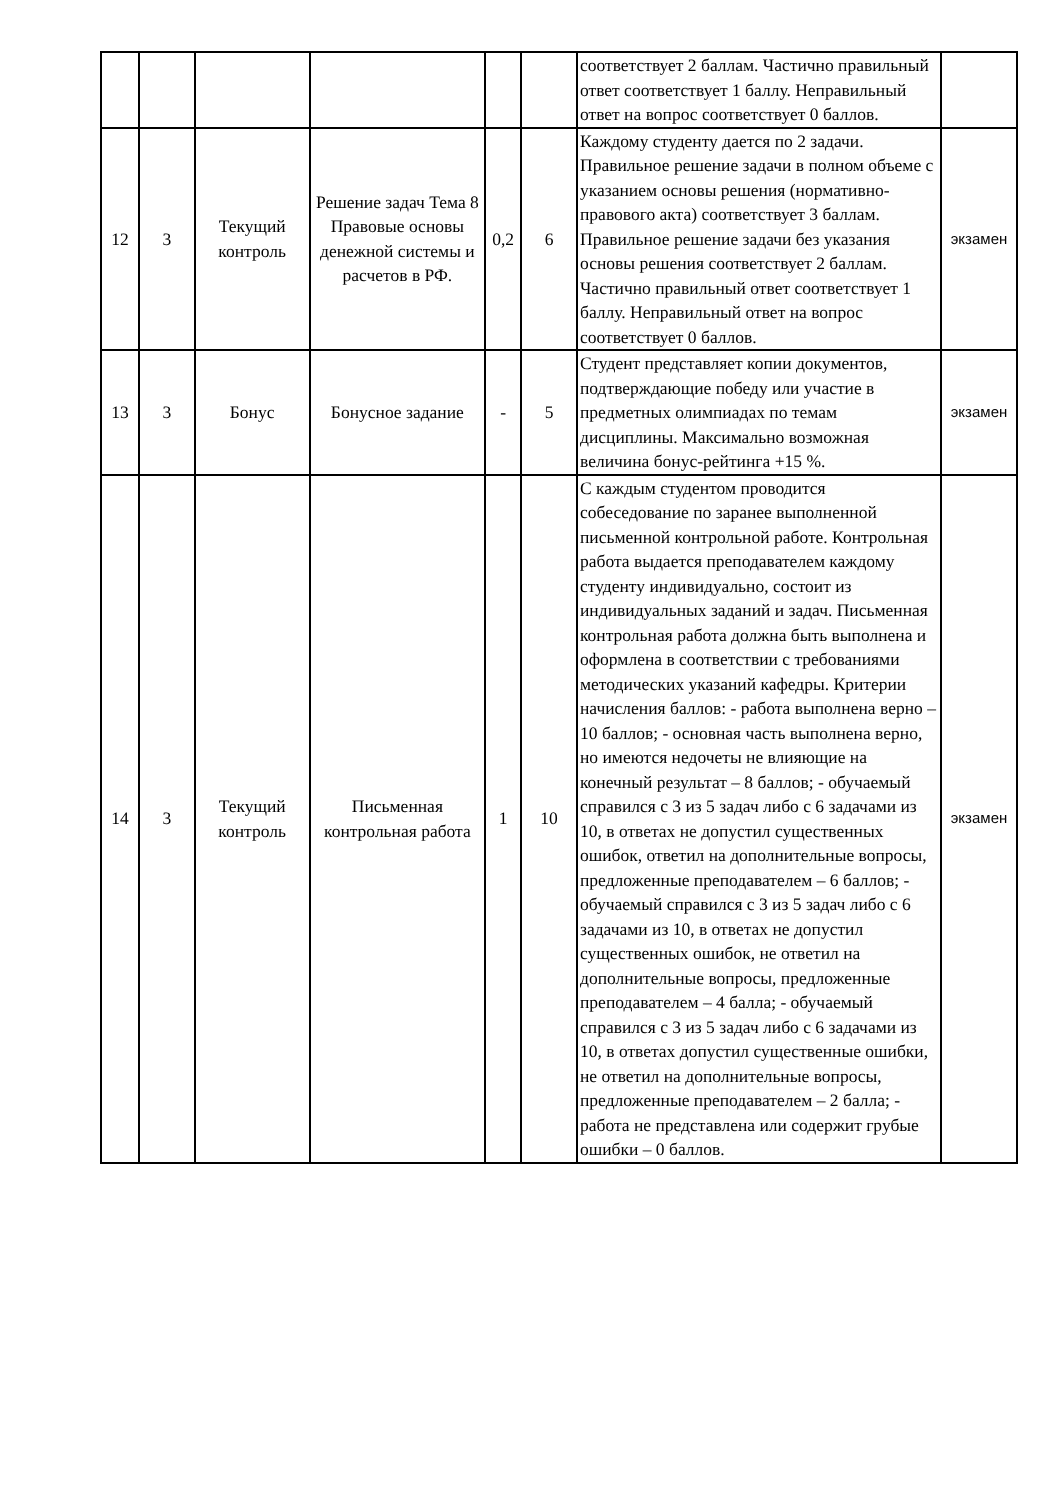| | | | | | | соответствует 2 баллам. Частично правильный ответ соответствует 1 баллу. Неправильный ответ на вопрос соответствует 0 баллов. | |
| 12 | 3 | Текущий контроль | Решение задач Тема 8 Правовые основы денежной системы и расчетов в РФ. | 0,2 | 6 | Каждому студенту дается по 2 задачи. Правильное решение задачи в полном объеме с указанием основы решения (нормативно-правового акта) соответствует 3 баллам. Правильное решение задачи без указания основы решения соответствует 2 баллам. Частично правильный ответ соответствует 1 баллу. Неправильный ответ на вопрос соответствует 0 баллов. | экзамен |
| 13 | 3 | Бонус | Бонусное задание | - | 5 | Студент представляет копии документов, подтверждающие победу или участие в предметных олимпиадах по темам дисциплины. Максимально возможная величина бонус-рейтинга +15 %. | экзамен |
| 14 | 3 | Текущий контроль | Письменная контрольная работа | 1 | 10 | С каждым студентом проводится собеседование по заранее выполненной письменной контрольной работе. Контрольная работа выдается преподавателем каждому студенту индивидуально, состоит из индивидуальных заданий и задач. Письменная контрольная работа должна быть выполнена и оформлена в соответствии с требованиями методических указаний кафедры. Критерии начисления баллов: - работа выполнена верно – 10 баллов; - основная часть выполнена верно, но имеются недочеты не влияющие на конечный результат – 8 баллов; - обучаемый справился с 3 из 5 задач либо с 6 задачами из 10, в ответах не допустил существенных ошибок, ответил на дополнительные вопросы, предложенные преподавателем – 6 баллов; - обучаемый справился с 3 из 5 задач либо с 6 задачами из 10, в ответах не допустил существенных ошибок, не ответил на дополнительные вопросы, предложенные преподавателем – 4 балла; - обучаемый справился с 3 из 5 задач либо с 6 задачами из 10, в ответах допустил существенные ошибки, не ответил на дополнительные вопросы, предложенные преподавателем – 2 балла; - работа не представлена или содержит грубые ошибки – 0 баллов. | экзамен |